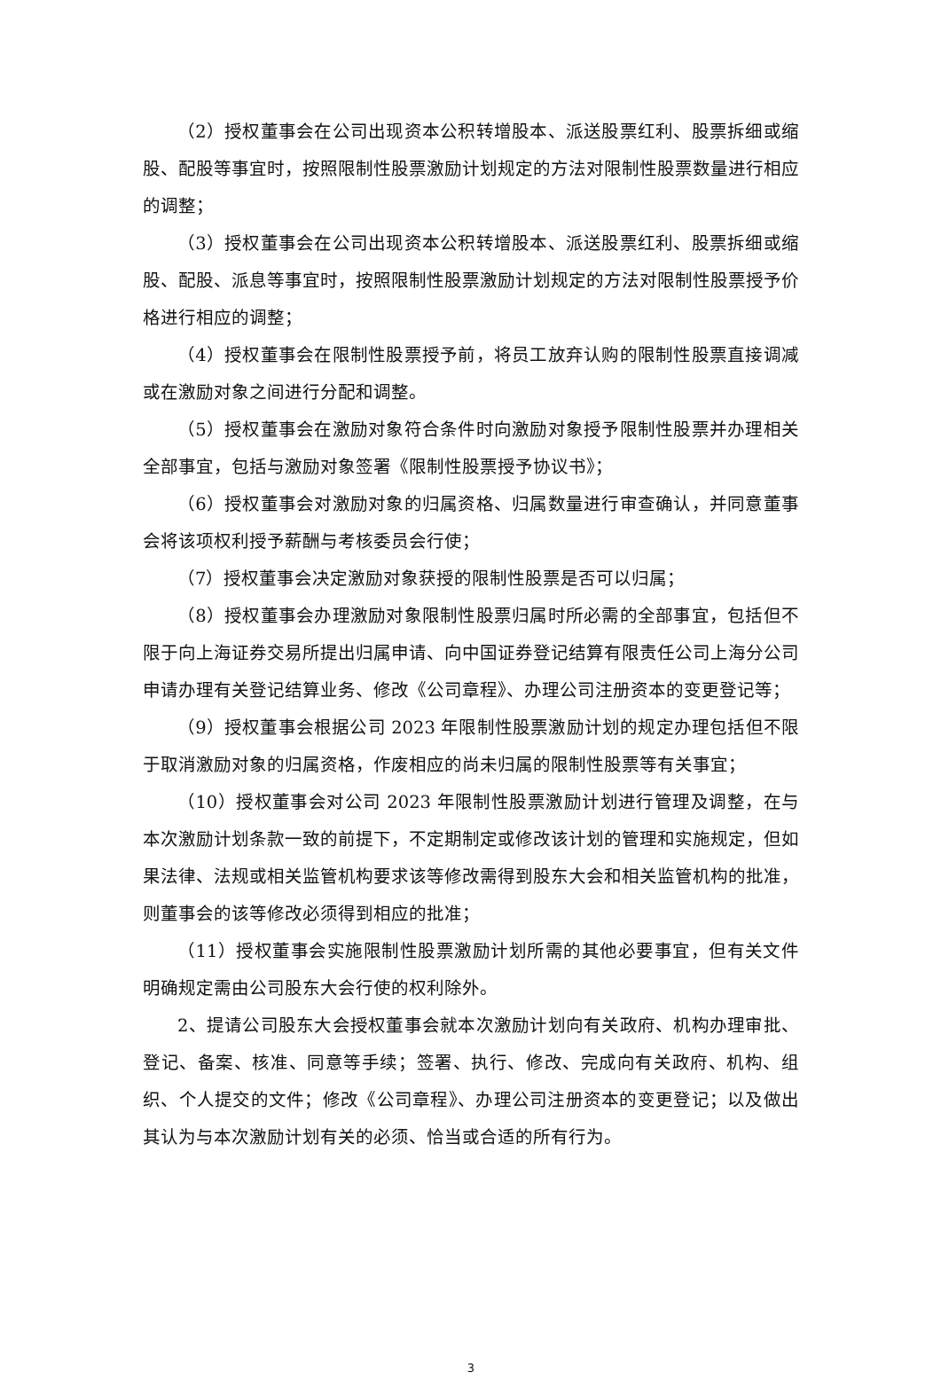（2）授权董事会在公司出现资本公积转增股本、派送股票红利、股票拆细或缩股、配股等事宜时，按照限制性股票激励计划规定的方法对限制性股票数量进行相应的调整；
（3）授权董事会在公司出现资本公积转增股本、派送股票红利、股票拆细或缩股、配股、派息等事宜时，按照限制性股票激励计划规定的方法对限制性股票授予价格进行相应的调整；
（4）授权董事会在限制性股票授予前，将员工放弃认购的限制性股票直接调减或在激励对象之间进行分配和调整。
（5）授权董事会在激励对象符合条件时向激励对象授予限制性股票并办理相关全部事宜，包括与激励对象签署《限制性股票授予协议书》；
（6）授权董事会对激励对象的归属资格、归属数量进行审查确认，并同意董事会将该项权利授予薪酬与考核委员会行使；
（7）授权董事会决定激励对象获授的限制性股票是否可以归属；
（8）授权董事会办理激励对象限制性股票归属时所必需的全部事宜，包括但不限于向上海证券交易所提出归属申请、向中国证券登记结算有限责任公司上海分公司申请办理有关登记结算业务、修改《公司章程》、办理公司注册资本的变更登记等；
（9）授权董事会根据公司 2023 年限制性股票激励计划的规定办理包括但不限于取消激励对象的归属资格，作废相应的尚未归属的限制性股票等有关事宜；
（10）授权董事会对公司 2023 年限制性股票激励计划进行管理及调整，在与本次激励计划条款一致的前提下，不定期制定或修改该计划的管理和实施规定，但如果法律、法规或相关监管机构要求该等修改需得到股东大会和相关监管机构的批准，则董事会的该等修改必须得到相应的批准；
（11）授权董事会实施限制性股票激励计划所需的其他必要事宜，但有关文件明确规定需由公司股东大会行使的权利除外。
2、提请公司股东大会授权董事会就本次激励计划向有关政府、机构办理审批、登记、备案、核准、同意等手续；签署、执行、修改、完成向有关政府、机构、组织、个人提交的文件；修改《公司章程》、办理公司注册资本的变更登记；以及做出其认为与本次激励计划有关的必须、恰当或合适的所有行为。
3